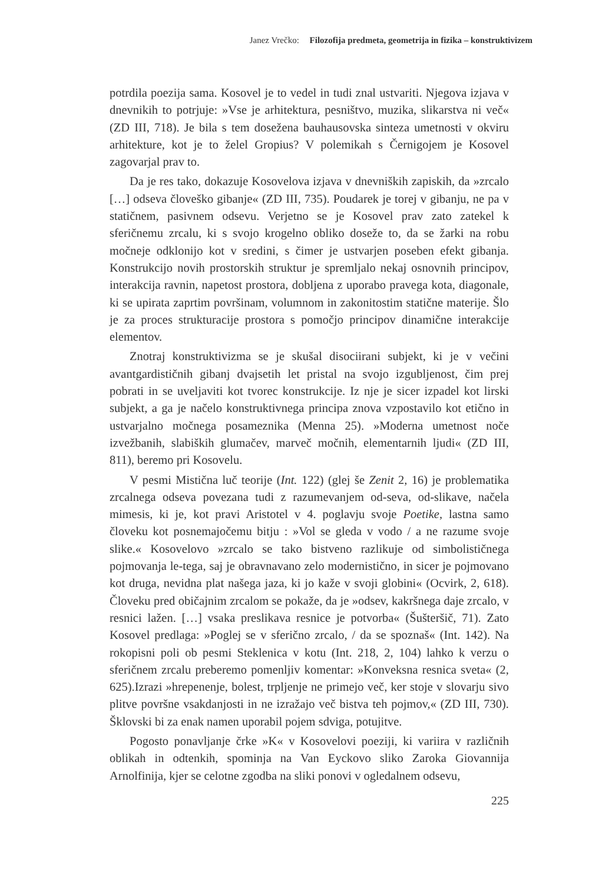Janez Vrečko: Filozofija predmeta, geometrija in fizika – konstruktivizem
potrdila poezija sama. Kosovel je to vedel in tudi znal ustvariti. Njegova izjava v dnevnikih to potrjuje: »Vse je arhitektura, pesništvo, muzika, slikarstva ni več« (ZD III, 718). Je bila s tem dosežena bauhausovska sinteza umetnosti v okviru arhitekture, kot je to želel Gropius? V polemikah s Černigojem je Kosovel zagovarjal prav to.
Da je res tako, dokazuje Kosovelova izjava v dnevniških zapiskih, da »zrcalo […] odseva človeško gibanje« (ZD III, 735). Poudarek je torej v gibanju, ne pa v statičnem, pasivnem odsevu. Verjetno se je Kosovel prav zato zatekel k sferičnemu zrcalu, ki s svojo krogelno obliko doseže to, da se žarki na robu močneje odklonijo kot v sredini, s čimer je ustvarjen poseben efekt gibanja. Konstrukcijo novih prostorskih struktur je spremljalo nekaj osnovnih principov, interakcija ravnin, napetost prostora, dobljena z uporabo pravega kota, diagonale, ki se upirata zaprtim površinam, volumnom in zakonitostim statične materije. Šlo je za proces strukturacije prostora s pomočjo principov dinamične interakcije elementov.
Znotraj konstruktivizma se je skušal disociirani subjekt, ki je v večini avantgardističnih gibanj dvajsetih let pristal na svojo izgubljenost, čim prej pobrati in se uveljaviti kot tvorec konstrukcije. Iz nje je sicer izpadel kot lirski subjekt, a ga je načelo konstruktivnega principa znova vzpostavilo kot etično in ustvarjalno močnega posameznika (Menna 25). »Moderna umetnost noče izvežbanih, slabiških glumačev, marveč močnih, elementarnih ljudi« (ZD III, 811), beremo pri Kosovelu.
V pesmi Mistična luč teorije (Int. 122) (glej še Zenit 2, 16) je problematika zrcalnega odseva povezana tudi z razumevanjem od-seva, od-slikave, načela mimesis, ki je, kot pravi Aristotel v 4. poglavju svoje Poetike, lastna samo človeku kot posnemajočemu bitju : »Vol se gleda v vodo / a ne razume svoje slike.« Kosovelovo »zrcalo se tako bistveno razlikuje od simbolističnega pojmovanja le-tega, saj je obravnavano zelo modernistično, in sicer je pojmovano kot druga, nevidna plat našega jaza, ki jo kaže v svoji globini« (Ocvirk, 2, 618). Človeku pred običajnim zrcalom se pokaže, da je »odsev, kakršnega daje zrcalo, v resnici lažen. […] vsaka preslikava resnice je potvorba« (Šušteršič, 71). Zato Kosovel predlaga: »Poglej se v sferično zrcalo, / da se spoznaš« (Int. 142). Na rokopisni poli ob pesmi Steklenica v kotu (Int. 218, 2, 104) lahko k verzu o sferičnem zrcalu preberemo pomenljiv komentar: »Konveksna resnica sveta« (2, 625).Izrazi »hrepenenje, bolest, trpljenje ne primejo več, ker stoje v slovarju sivo plitve površne vsakdanjosti in ne izražajo več bistva teh pojmov,« (ZD III, 730). Šklovski bi za enak namen uporabil pojem sdviga, potujitve.
Pogosto ponavljanje črke »K« v Kosovelovi poeziji, ki variira v različnih oblikah in odtenkih, spominja na Van Eyckovo sliko Zaroka Giovannija Arnolfinija, kjer se celotne zgodba na sliki ponovi v ogledalnem odsevu,
225